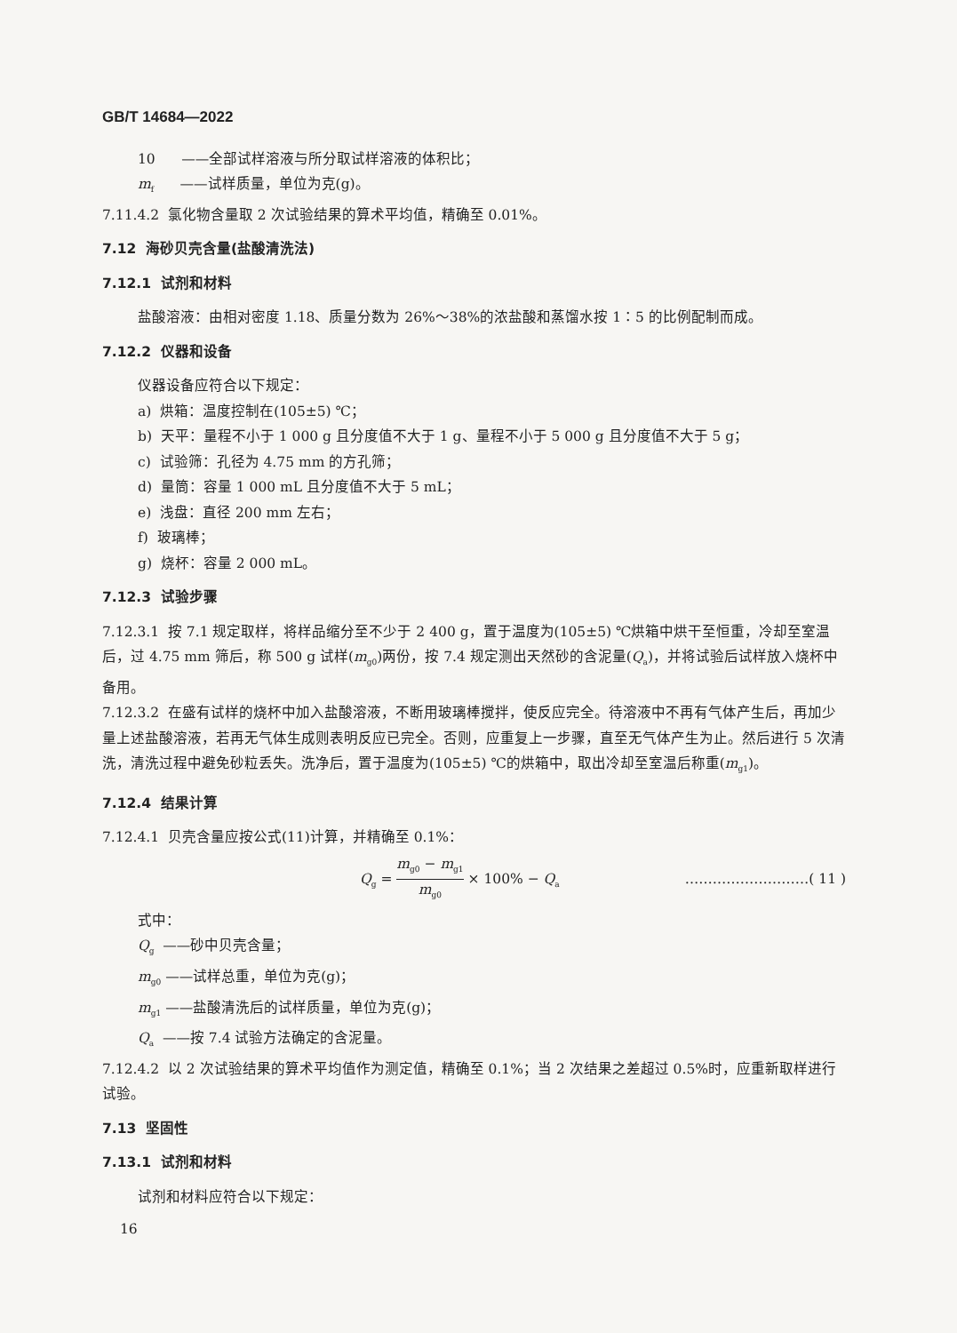GB/T 14684—2022
10 ——全部试样溶液与所分取试样溶液的体积比；
m<sub>f</sub> ——试样质量，单位为克(g)。
7.11.4.2 氯化物含量取 2 次试验结果的算术平均值，精确至 0.01%。
7.12 海砂贝壳含量(盐酸清洗法)
7.12.1 试剂和材料
盐酸溶液：由相对密度 1.18、质量分数为 26%～38%的浓盐酸和蒸馏水按 1∶5 的比例配制而成。
7.12.2 仪器和设备
仪器设备应符合以下规定：
a) 烘箱：温度控制在(105±5) ℃；
b) 天平：量程不小于 1 000 g 且分度值不大于 1 g、量程不小于 5 000 g 且分度值不大于 5 g；
c) 试验筛：孔径为 4.75 mm 的方孔筛；
d) 量筒：容量 1 000 mL 且分度值不大于 5 mL；
e) 浅盘：直径 200 mm 左右；
f) 玻璃棒；
g) 烧杯：容量 2 000 mL。
7.12.3 试验步骤
7.12.3.1 按 7.1 规定取样，将样品缩分至不少于 2 400 g，置于温度为(105±5) ℃烘箱中烘干至恒重，冷却至室温后，过 4.75 mm 筛后，称 500 g 试样(m<sub>g0</sub>)两份，按 7.4 规定测出天然砂的含泥量(Q<sub>a</sub>)，并将试验后试样放入烧杯中备用。
7.12.3.2 在盛有试样的烧杯中加入盐酸溶液，不断用玻璃棒搅拌，使反应完全。待溶液中不再有气体产生后，再加少量上述盐酸溶液，若再无气体生成则表明反应已完全。否则，应重复上一步骤，直至无气体产生为止。然后进行 5 次清洗，清洗过程中避免砂粒丢失。洗净后，置于温度为(105±5) ℃的烘箱中，取出冷却至室温后称重(m<sub>g1</sub>)。
7.12.4 结果计算
7.12.4.1 贝壳含量应按公式(11)计算，并精确至 0.1%：
Q<sub>g</sub> = m<sub>g0</sub> − m<sub>g1</sub> m<sub>g0</sub> × 100% − Q<sub>a</sub> ………………………( 11 )
式中：
Q<sub>g</sub> ——砂中贝壳含量；
m<sub>g0</sub> ——试样总重，单位为克(g)；
m<sub>g1</sub> ——盐酸清洗后的试样质量，单位为克(g)；
Q<sub>a</sub> ——按 7.4 试验方法确定的含泥量。
7.12.4.2 以 2 次试验结果的算术平均值作为测定值，精确至 0.1%；当 2 次结果之差超过 0.5%时，应重新取样进行试验。
7.13 坚固性
7.13.1 试剂和材料
试剂和材料应符合以下规定：
16